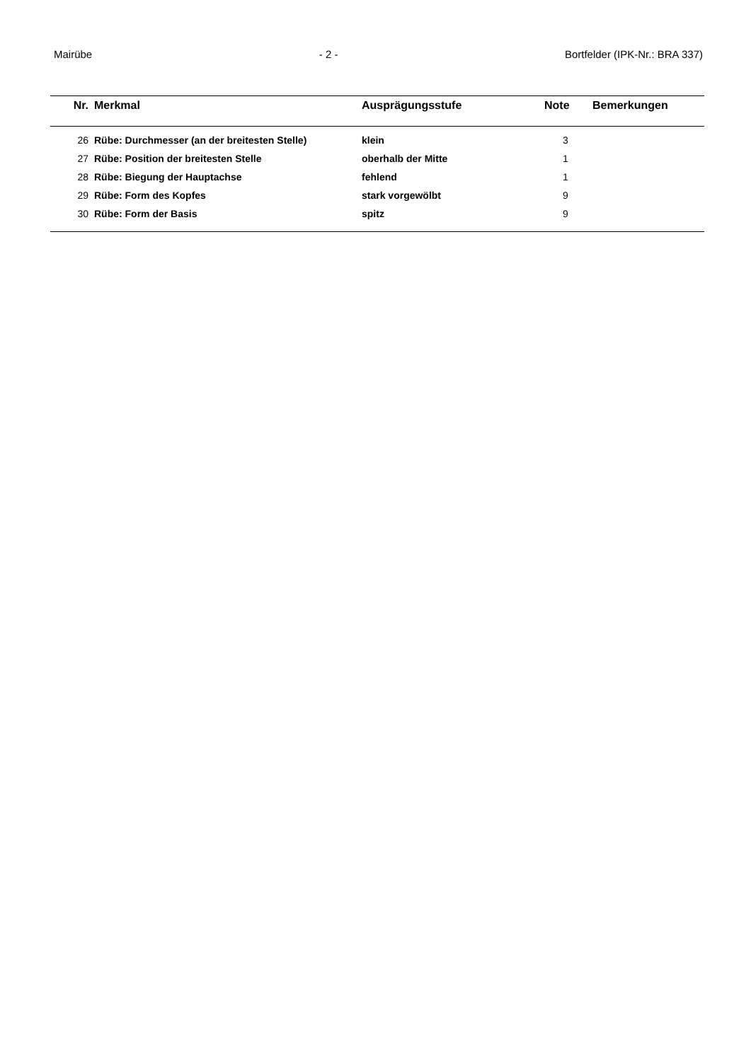Mairübe - 2 - Bortfelder (IPK-Nr.: BRA 337)
| Nr. | Merkmal | Ausprägungsstufe | Note | Bemerkungen |
| --- | --- | --- | --- | --- |
| 26 | Rübe: Durchmesser (an der breitesten Stelle) | klein | 3 | |
| 27 | Rübe: Position der breitesten Stelle | oberhalb der Mitte | 1 | |
| 28 | Rübe: Biegung der Hauptachse | fehlend | 1 | |
| 29 | Rübe: Form des Kopfes | stark vorgewölbt | 9 | |
| 30 | Rübe: Form der Basis | spitz | 9 | |